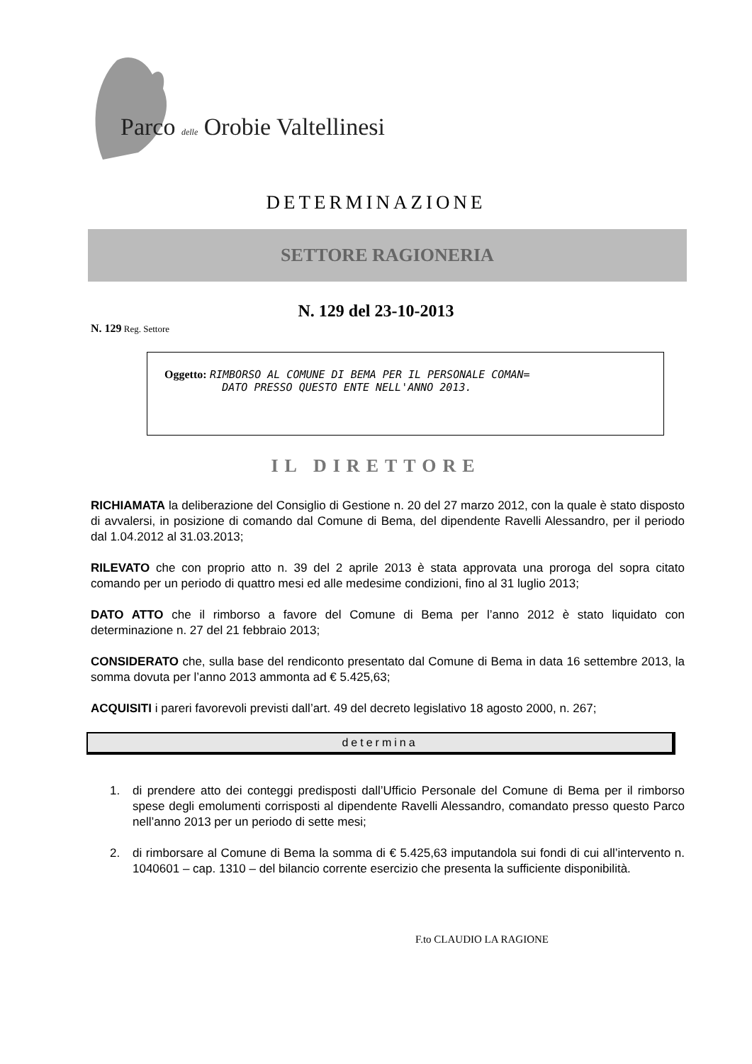Parco delle Orobie Valtellinesi
DETERMINAZIONE
SETTORE RAGIONERIA
N. 129 del 23-10-2013
N. 129 Reg. Settore
Oggetto: RIMBORSO AL COMUNE DI BEMA PER IL PERSONALE COMAN=
DATO PRESSO QUESTO ENTE NELL'ANNO 2013.
IL DIRETTORE
RICHIAMATA la deliberazione del Consiglio di Gestione n. 20 del 27 marzo 2012, con la quale è stato disposto di avvalersi, in posizione di comando dal Comune di Bema, del dipendente Ravelli Alessandro, per il periodo dal 1.04.2012 al 31.03.2013;
RILEVATO che con proprio atto n. 39 del 2 aprile 2013 è stata approvata una proroga del sopra citato comando per un periodo di quattro mesi ed alle medesime condizioni, fino al 31 luglio 2013;
DATO ATTO che il rimborso a favore del Comune di Bema per l’anno 2012 è stato liquidato con determinazione n. 27 del 21 febbraio 2013;
CONSIDERATO che, sulla base del rendiconto presentato dal Comune di Bema in data 16 settembre 2013, la somma dovuta per l’anno 2013 ammonta ad € 5.425,63;
ACQUISITI i pareri favorevoli previsti dall’art. 49 del decreto legislativo 18 agosto 2000, n. 267;
determina
1. di prendere atto dei conteggi predisposti dall’Ufficio Personale del Comune di Bema per il rimborso spese degli emolumenti corrisposti al dipendente Ravelli Alessandro, comandato presso questo Parco nell’anno 2013 per un periodo di sette mesi;
2. di rimborsare al Comune di Bema la somma di € 5.425,63 imputandola sui fondi di cui all’intervento n. 1040601 – cap. 1310 – del bilancio corrente esercizio che presenta la sufficiente disponibilità.
F.to CLAUDIO LA RAGIONE